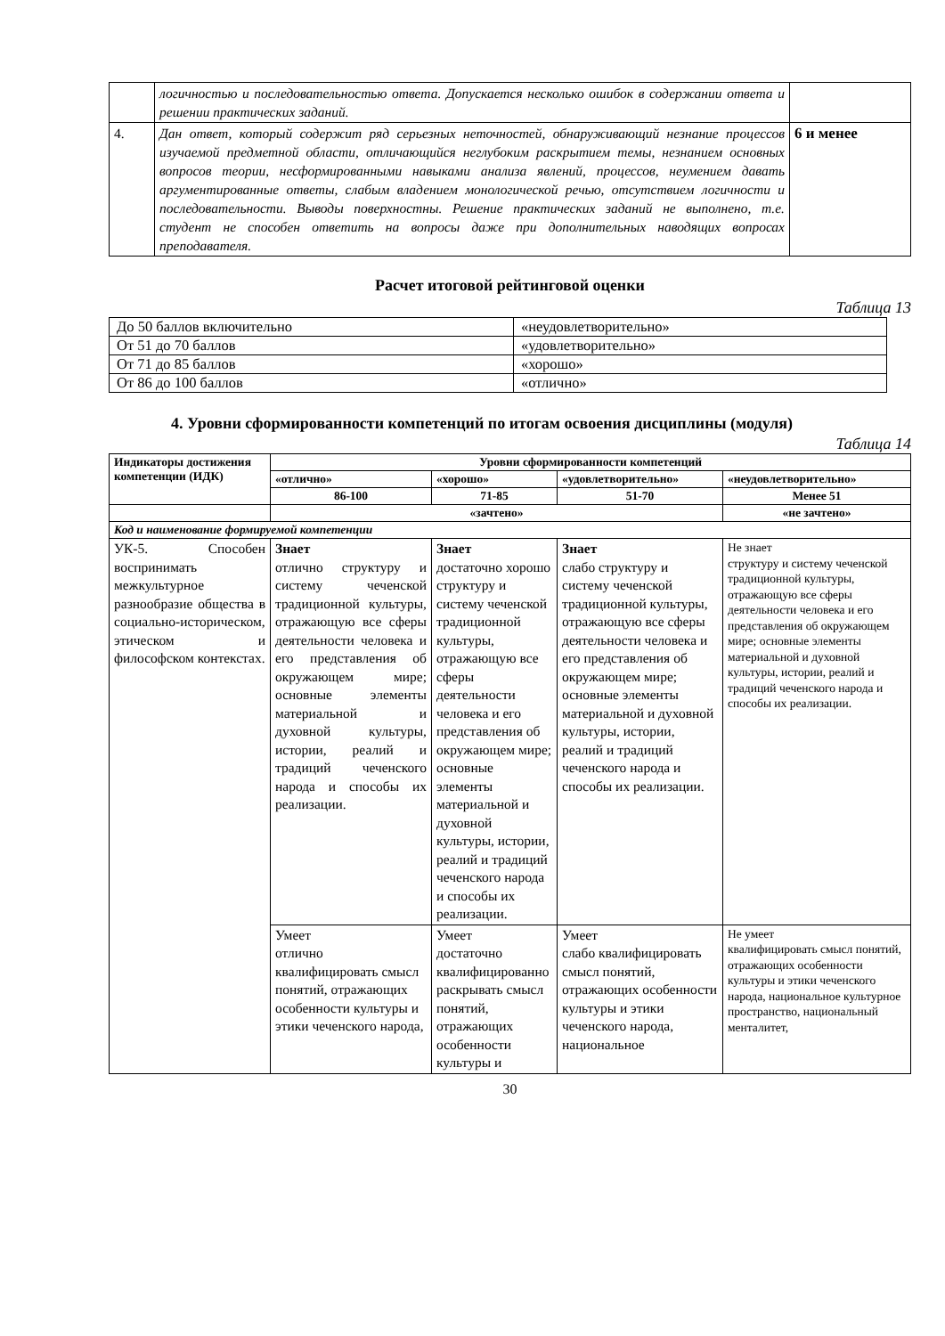| | логичностью и последовательностью ответа. Допускается несколько ошибок в содержании ответа и решении практических заданий. | |
| 4. | Дан ответ, который содержит ряд серьезных неточностей, обнаруживающий незнание процессов изучаемой предметной области, отличающийся неглубоким раскрытием темы, незнанием основных вопросов теории, несформированными навыками анализа явлений, процессов, неумением давать аргументированные ответы, слабым владением монологической речью, отсутствием логичности и последовательности. Выводы поверхностны. Решение практических заданий не выполнено, т.е. студент не способен ответить на вопросы даже при дополнительных наводящих вопросах преподавателя. | 6 и менее |
Расчет итоговой рейтинговой оценки
Таблица 13
| До 50 баллов включительно | «неудовлетворительно» |
| От 51 до 70 баллов | «удовлетворительно» |
| От 71 до 85 баллов | «хорошо» |
| От 86 до 100 баллов | «отлично» |
4. Уровни сформированности компетенций по итогам освоения дисциплины (модуля)
Таблица 14
| Индикаторы достижения компетенции (ИДК) | Уровни сформированности компетенций | | | |
| --- | --- | --- | --- | --- |
| | «отлично» | «хорошо» | «удовлетворительно» | «неудовлетворительно» |
| | 86-100 | 71-85 | 51-70 | Менее 51 |
| | «зачтено» | | | «не зачтено» |
| Код и наименование формируемой компетенции | | | | |
| УК-5. Способен воспринимать межкультурное разнообразие общества в социально-историческом, этическом и философском контекстах. | Знает отлично структуру и систему чеченской традиционной культуры, отражающую все сферы деятельности человека и его представления об окружающем мире; основные элементы материальной и духовной культуры, истории, реалий и традиций чеченского народа и способы их реализации. | Знает достаточно хорошо структуру и систему чеченской традиционной культуры, отражающую все сферы деятельности человека и его представления об окружающем мире; основные элементы материальной и духовной культуры, истории, реалий и традиций чеченского народа и способы их реализации. | Знает слабо структуру и систему чеченской традиционной культуры, отражающую все сферы деятельности человека и его представления об окружающем мире; основные элементы материальной и духовной культуры, истории, реалий и традиций чеченского народа и способы их реализации. | Не знает структуру и систему чеченской традиционной культуры, отражающую все сферы деятельности человека и его представления об окружающем мире; основные элементы материальной и духовной культуры, истории, реалий и традиций чеченского народа и способы их реализации. |
| | Умеет отлично квалифицировать смысл понятий, отражающих особенности культуры и этики чеченского народа, | Умеет достаточно квалифицированно раскрывать смысл понятий, отражающих особенности культуры и | Умеет слабо квалифицировать смысл понятий, отражающих особенности культуры и этики чеченского народа, национальное | Не умеет квалифицировать смысл понятий, отражающих особенности культуры и этики чеченского народа, национальное культурное пространство, национальный менталитет, |
30